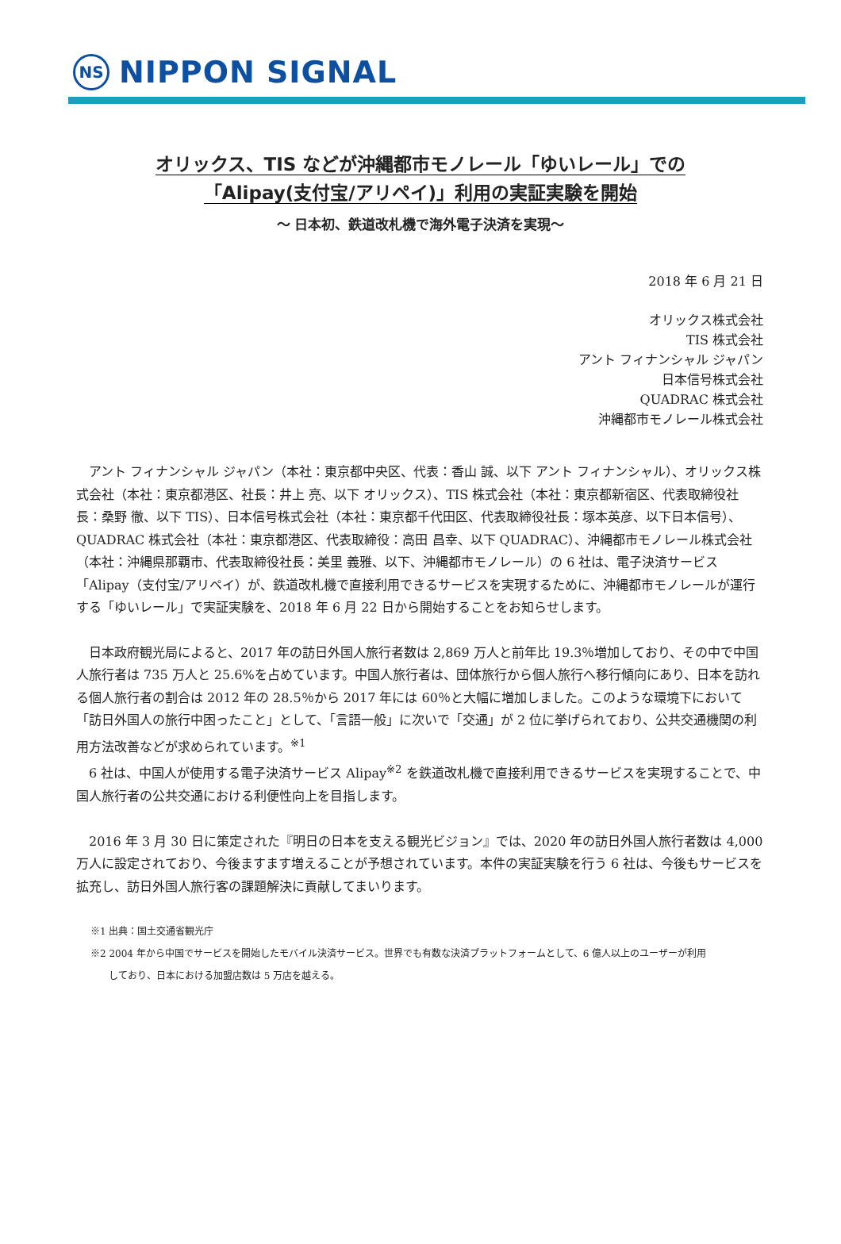NS
NIPPON SIGNAL
オリックス、TIS などが沖縄都市モノレール「ゆいレール」での
「Alipay(支付宝/アリペイ)」利用の実証実験を開始
～ 日本初、鉄道改札機で海外電子決済を実現～
2018 年 6 月 21 日
オリックス株式会社
TIS 株式会社
アント フィナンシャル ジャパン
日本信号株式会社
QUADRAC 株式会社
沖縄都市モノレール株式会社
アント フィナンシャル ジャパン（本社：東京都中央区、代表：香山 誠、以下 アント フィナンシャル）、オリックス株式会社（本社：東京都港区、社長：井上 亮、以下 オリックス）、TIS 株式会社（本社：東京都新宿区、代表取締役社長：桑野 徹、以下 TIS）、日本信号株式会社（本社：東京都千代田区、代表取締役社長：塚本英彦、以下日本信号）、QUADRAC 株式会社（本社：東京都港区、代表取締役：高田 昌幸、以下 QUADRAC）、沖縄都市モノレール株式会社（本社：沖縄県那覇市、代表取締役社長：美里 義雅、以下、沖縄都市モノレール）の 6 社は、電子決済サービス「Alipay（支付宝/アリペイ）が、鉄道改札機で直接利用できるサービスを実現するために、沖縄都市モノレールが運行する「ゆいレール」で実証実験を、2018 年 6 月 22 日から開始することをお知らせします。
日本政府観光局によると、2017 年の訪日外国人旅行者数は 2,869 万人と前年比 19.3％増加しており、その中で中国人旅行者は 735 万人と 25.6%を占めています。中国人旅行者は、団体旅行から個人旅行へ移行傾向にあり、日本を訪れる個人旅行者の割合は 2012 年の 28.5％から 2017 年には 60％と大幅に増加しました。このような環境下において「訪日外国人の旅行中困ったこと」として、「言語一般」に次いで「交通」が 2 位に挙げられており、公共交通機関の利用方法改善などが求められています。<sup>※1</sup>
6 社は、中国人が使用する電子決済サービス Alipay<sup>※2</sup> を鉄道改札機で直接利用できるサービスを実現することで、中国人旅行者の公共交通における利便性向上を目指します。
2016 年 3 月 30 日に策定された『明日の日本を支える観光ビジョン』では、2020 年の訪日外国人旅行者数は 4,000 万人に設定されており、今後ますます増えることが予想されています。本件の実証実験を行う 6 社は、今後もサービスを拡充し、訪日外国人旅行客の課題解決に貢献してまいります。
※1 出典：国土交通省観光庁
※2 2004 年から中国でサービスを開始したモバイル決済サービス。世界でも有数な決済プラットフォームとして、6 億人以上のユーザーが利用
しており、日本における加盟店数は 5 万店を越える。